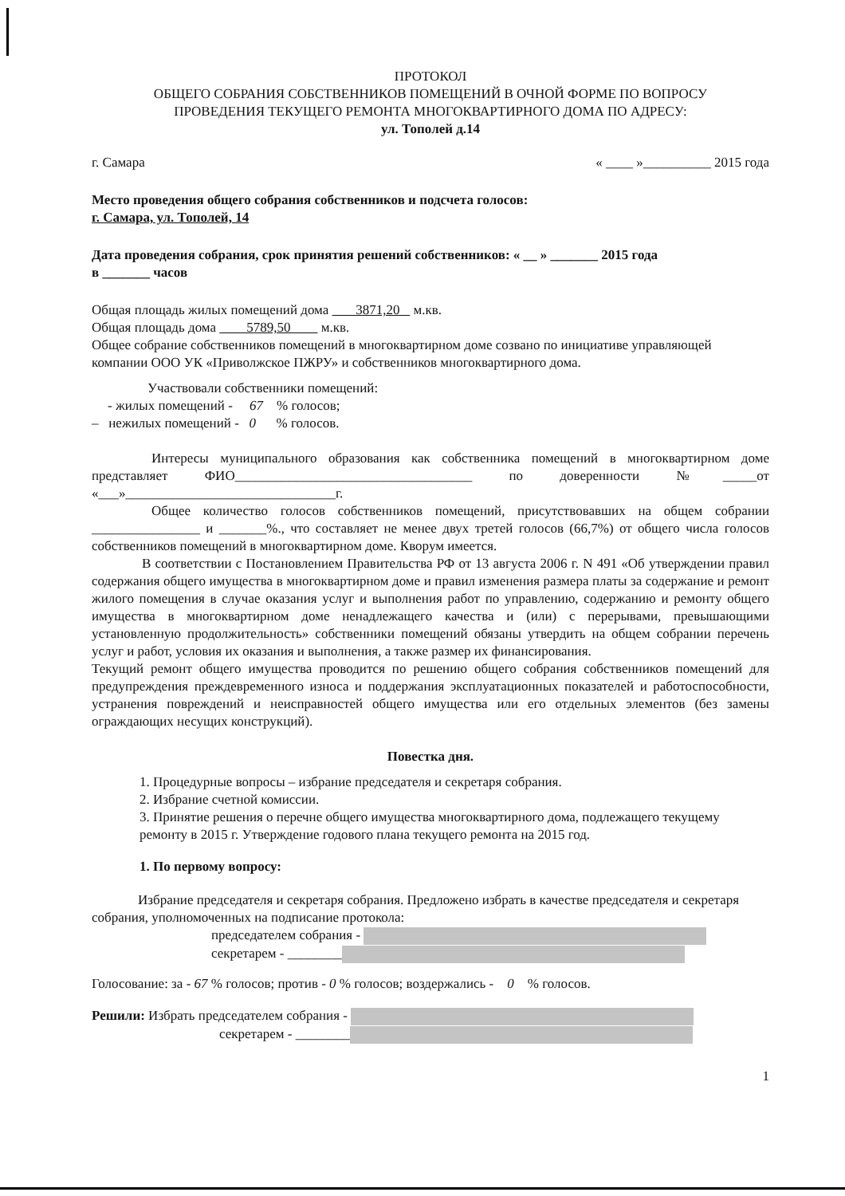ПРОТОКОЛ
ОБЩЕГО СОБРАНИЯ СОБСТВЕННИКОВ ПОМЕЩЕНИЙ В ОЧНОЙ ФОРМЕ ПО ВОПРОСУ
ПРОВЕДЕНИЯ ТЕКУЩЕГО РЕМОНТА МНОГОКВАРТИРНОГО ДОМА ПО АДРЕСУ:
ул. Тополей д.14
г. Самара « ____ »__________ 2015 года
Место проведения общего собрания собственников и подсчета голосов:
г. Самара, ул. Тополей, 14
Дата проведения собрания, срок принятия решений собственников: « __ » _______ 2015 года
в _______ часов
Общая площадь жилых помещений дома 3871,20 м.кв.
Общая площадь дома 5789,50 м.кв.
Общее собрание собственников помещений в многоквартирном доме созвано по инициативе управляющей компании ООО УК «Приволжское ПЖРУ» и собственников многоквартирного дома.
Участвовали собственники помещений:
- жилых помещений - 67 % голосов;
– нежилых помещений - 0 % голосов.
Интересы муниципального образования как собственника помещений в многоквартирном доме представляет ФИО___________________________________ по доверенности №_____от «___»_______________________________г.
Общее количество голосов собственников помещений, присутствовавших на общем собрании ________________ и _______%., что составляет не менее двух третей голосов (66,7%) от общего числа голосов собственников помещений в многоквартирном доме. Кворум имеется.
В соответствии с Постановлением Правительства РФ от 13 августа 2006 г. N 491 «Об утверждении правил содержания общего имущества в многоквартирном доме и правил изменения размера платы за содержание и ремонт жилого помещения в случае оказания услуг и выполнения работ по управлению, содержанию и ремонту общего имущества в многоквартирном доме ненадлежащего качества и (или) с перерывами, превышающими установленную продолжительность» собственники помещений обязаны утвердить на общем собрании перечень услуг и работ, условия их оказания и выполнения, а также размер их финансирования.
Текущий ремонт общего имущества проводится по решению общего собрания собственников помещений для предупреждения преждевременного износа и поддержания эксплуатационных показателей и работоспособности, устранения повреждений и неисправностей общего имущества или его отдельных элементов (без замены ограждающих несущих конструкций).
Повестка дня.
1. Процедурные вопросы – избрание председателя и секретаря собрания.
2. Избрание счетной комиссии.
3. Принятие решения о перечне общего имущества многоквартирного дома, подлежащего текущему ремонту в 2015 г. Утверждение годового плана текущего ремонта на 2015 год.
1. По первому вопросу:
Избрание председателя и секретаря собрания. Предложено избрать в качестве председателя и секретаря собрания, уполномоченных на подписание протокола:
председателем собрания -
секретарем - ________
Голосование: за - 67 % голосов; против - 0 % голосов; воздержались - 0 % голосов.
Решили: Избрать председателем собрания -
секретарем - ________
1